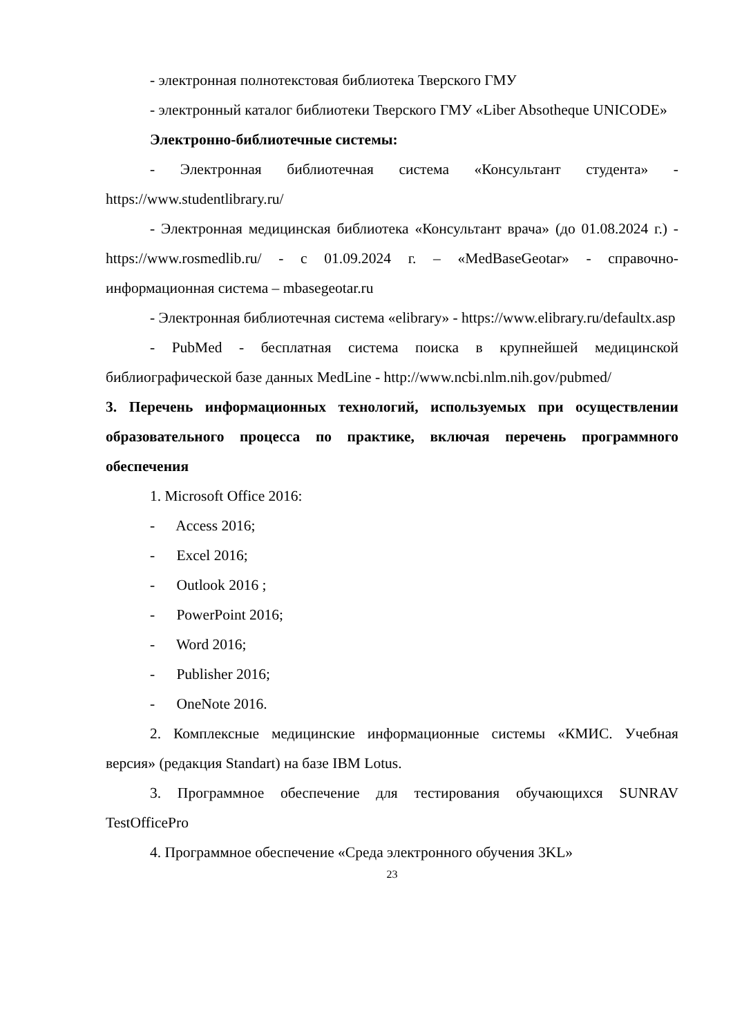- электронная полнотекстовая библиотека Тверского ГМУ
- электронный каталог библиотеки Тверского ГМУ «Liber Absotheque UNICODE»
Электронно-библиотечные системы:
- Электронная библиотечная система «Консультант студента» - https://www.studentlibrary.ru/
- Электронная медицинская библиотека «Консультант врача» (до 01.08.2024 г.) - https://www.rosmedlib.ru/ - с 01.09.2024 г. – «MedBaseGeotar» - справочно-информационная система – mbasegeotar.ru
- Электронная библиотечная система «elibrary» - https://www.elibrary.ru/defaultx.asp
- PubMed - бесплатная система поиска в крупнейшей медицинской библиографической базе данных MedLine - http://www.ncbi.nlm.nih.gov/pubmed/
3. Перечень информационных технологий, используемых при осуществлении образовательного процесса по практике, включая перечень программного обеспечения
1. Microsoft Office 2016:
- Access 2016;
- Excel 2016;
- Outlook 2016 ;
- PowerPoint 2016;
- Word 2016;
- Publisher 2016;
- OneNote 2016.
2. Комплексные медицинские информационные системы «КМИС. Учебная версия» (редакция Standart) на базе IBM Lotus.
3. Программное обеспечение для тестирования обучающихся SUNRAV TestOfficePro
4. Программное обеспечение «Среда электронного обучения 3KL»
23